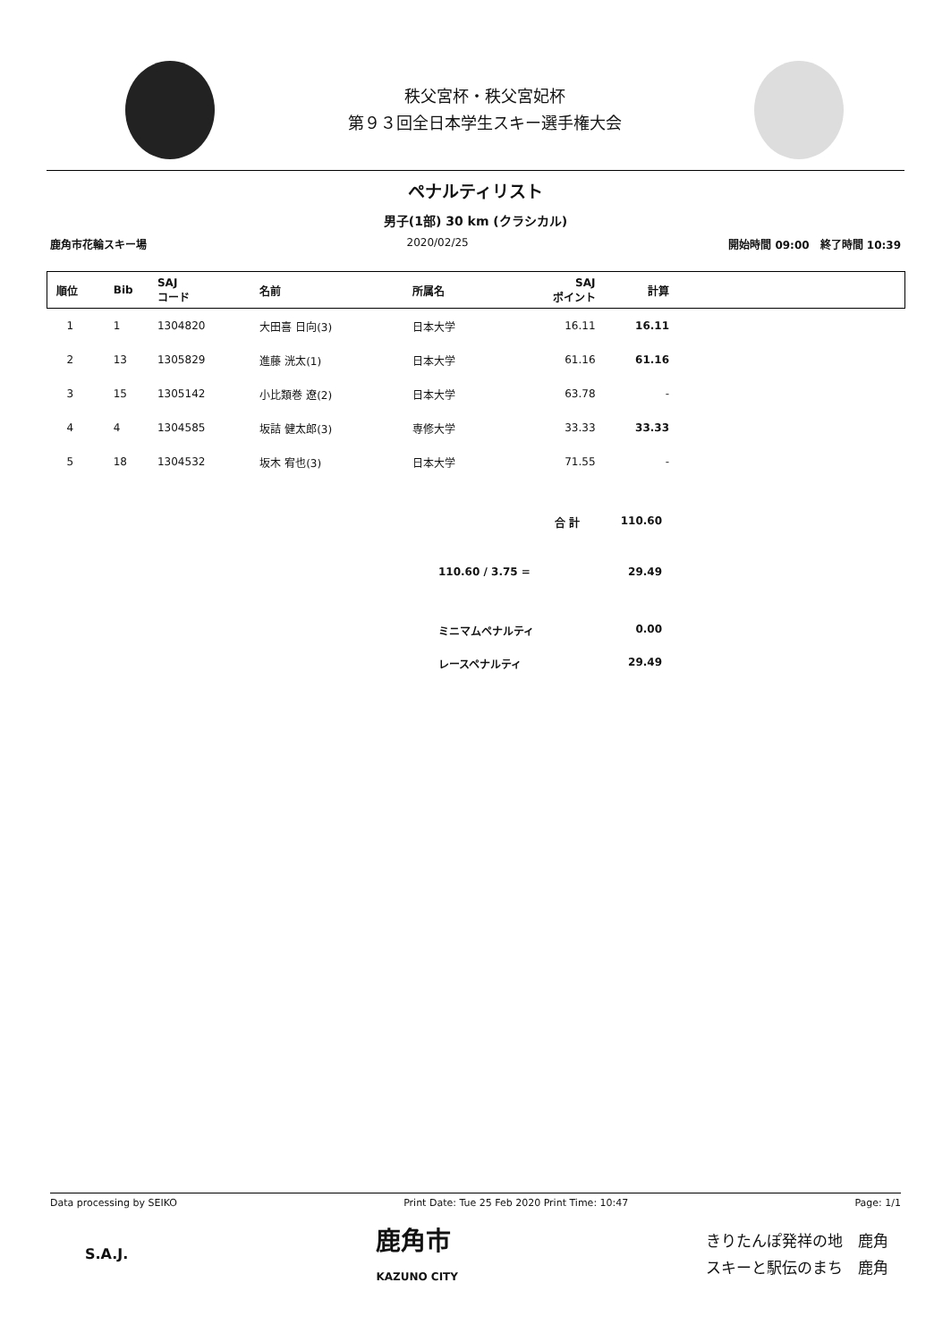秩父宮杯・秩父宮妃杯
第９３回全日本学生スキー選手権大会
ペナルティリスト
男子(1部) 30 km (クラシカル)
鹿角市花輪スキー場 2020/02/25 開始時間 09:00　終了時間 10:39
| 順位 | Bib | SAJ コード | 名前 | 所属名 | SAJ ポイント | 計算 | |
| --- | --- | --- | --- | --- | --- | --- | --- |
| 1 | 1 | 1304820 | 大田喜 日向(3) | 日本大学 | 16.11 | 16.11 | |
| 2 | 13 | 1305829 | 進藤 洸太(1) | 日本大学 | 61.16 | 61.16 | |
| 3 | 15 | 1305142 | 小比類巻 遼(2) | 日本大学 | 63.78 | - | |
| 4 | 4 | 1304585 | 坂詰 健太郎(3) | 専修大学 | 33.33 | 33.33 | |
| 5 | 18 | 1304532 | 坂木 宥也(3) | 日本大学 | 71.55 | - | |
合 計 110.60
110.60 / 3.75 = 29.49
ミニマムペナルティ 0.00
レースペナルティ 29.49
Data processing by SEIKO Print Date: Tue 25 Feb 2020 Print Time: 10:47 Page: 1/1
S.A.J. 鹿角市
KAZUNO CITY きりたんぽ発祥の地　鹿角
スキーと駅伝のまち　鹿角